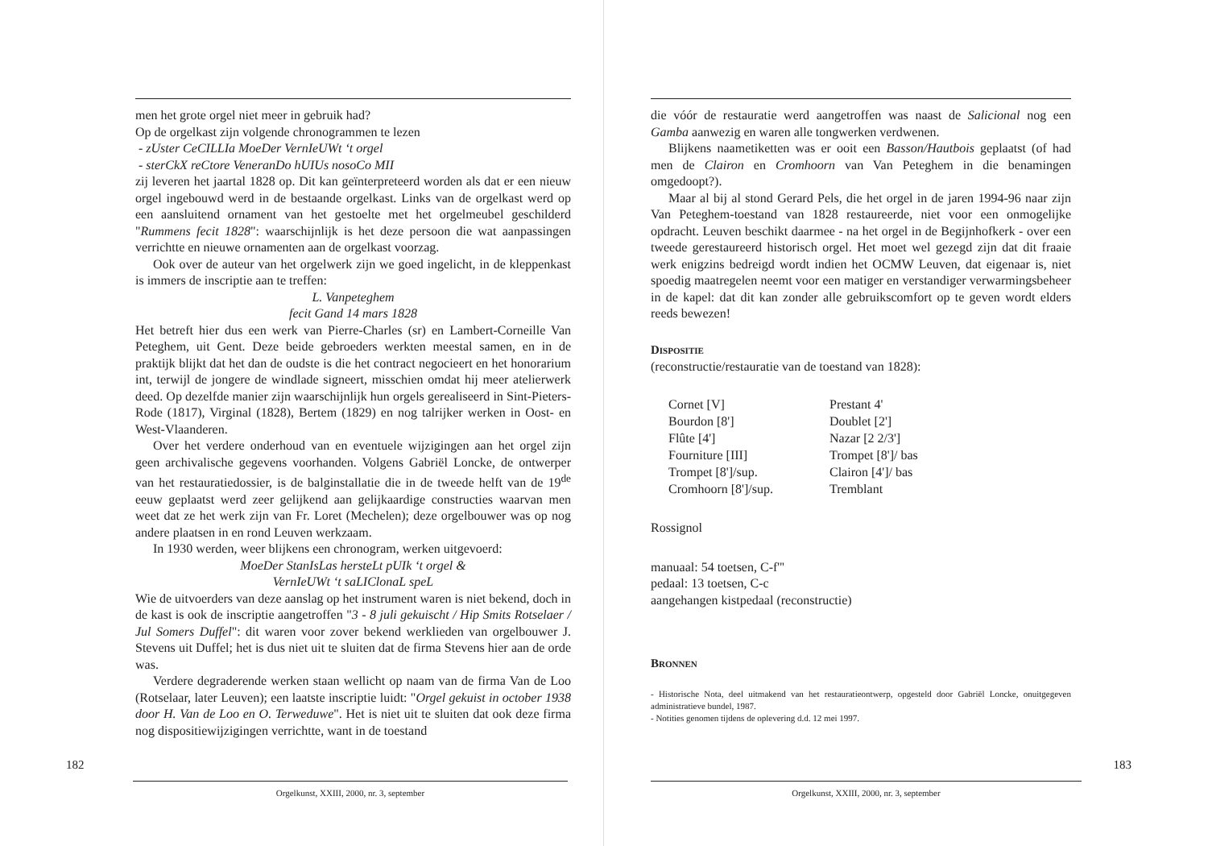men het grote orgel niet meer in gebruik had?
Op de orgelkast zijn volgende chronogrammen te lezen
- zUster CeCILLIa MoeDer VernIeUWt ‘t orgel
- sterCkX reCtore VeneranDo hUIUs nosoCo MII
zij leveren het jaartal 1828 op. Dit kan geïnterpreteerd worden als dat er een nieuw orgel ingebouwd werd in de bestaande orgelkast. Links van de orgelkast werd op een aansluitend ornament van het gestoelte met het orgelmeubel geschilderd "Rummens fecit 1828": waarschijnlijk is het deze persoon die wat aanpassingen verrichtte en nieuwe ornamenten aan de orgelkast voorzag.
Ook over de auteur van het orgelwerk zijn we goed ingelicht, in de kleppenkast is immers de inscriptie aan te treffen:
L. Vanpeteghem
fecit Gand 14 mars 1828
Het betreft hier dus een werk van Pierre-Charles (sr) en Lambert-Corneille Van Peteghem, uit Gent. Deze beide gebroeders werkten meestal samen, en in de praktijk blijkt dat het dan de oudste is die het contract negocieert en het honorarium int, terwijl de jongere de windlade signeert, misschien omdat hij meer atelierwerk deed. Op dezelfde manier zijn waarschijnlijk hun orgels gerealiseerd in Sint-Pieters-Rode (1817), Virginal (1828), Bertem (1829) en nog talrijker werken in Oost- en West-Vlaanderen.
Over het verdere onderhoud van en eventuele wijzigingen aan het orgel zijn geen archivalische gegevens voorhanden. Volgens Gabriël Loncke, de ontwerper van het restauratiedossier, is de balginstallatie die in de tweede helft van de 19<sup>de</sup> eeuw geplaatst werd zeer gelijkend aan gelijkaardige constructies waarvan men weet dat ze het werk zijn van Fr. Loret (Mechelen); deze orgelbouwer was op nog andere plaatsen in en rond Leuven werkzaam.
In 1930 werden, weer blijkens een chronogram, werken uitgevoerd:
MoeDer StanIsLas hersteLt pUIk ‘t orgel &
VernIeUWt ‘t saLIClonaL speL
Wie de uitvoerders van deze aanslag op het instrument waren is niet bekend, doch in de kast is ook de inscriptie aangetroffen "3 - 8 juli gekuischt / Hip Smits Rotselaer / Jul Somers Duffel": dit waren voor zover bekend werklieden van orgelbouwer J. Stevens uit Duffel; het is dus niet uit te sluiten dat de firma Stevens hier aan de orde was.
Verdere degraderende werken staan wellicht op naam van de firma Van de Loo (Rotselaar, later Leuven); een laatste inscriptie luidt: "Orgel gekuist in october 1938 door H. Van de Loo en O. Terweduwe". Het is niet uit te sluiten dat ook deze firma nog dispositiewijzigingen verrichtte, want in de toestand
182
Orgelkunst, XXIII, 2000, nr. 3, september
die vóór de restauratie werd aangetroffen was naast de Salicional nog een Gamba aanwezig en waren alle tongwerken verdwenen.
Blijkens naametiketten was er ooit een Basson/Hautbois geplaatst (of had men de Clairon en Cromhoorn van Van Peteghem in die benamingen omgedoopt?).
Maar al bij al stond Gerard Pels, die het orgel in de jaren 1994-96 naar zijn Van Peteghem-toestand van 1828 restaureerde, niet voor een onmogelijke opdracht. Leuven beschikt daarmee - na het orgel in de Begijnhofkerk - over een tweede gerestaureerd historisch orgel. Het moet wel gezegd zijn dat dit fraaie werk enigzins bedreigd wordt indien het OCMW Leuven, dat eigenaar is, niet spoedig maatregelen neemt voor een matiger en verstandiger verwarmingsbeheer in de kapel: dat dit kan zonder alle gebruikscomfort op te geven wordt elders reeds bewezen!
Dispositie
(reconstructie/restauratie van de toestand van 1828):
Cornet [V]
Bourdon [8']
Flûte [4']
Fourniture [III]
Trompet [8']/sup.
Cromhoorn [8']/sup.
Prestant 4'
Doublet [2']
Nazar [2 2/3']
Trompet [8']/ bas
Clairon [4']/ bas
Tremblant
Rossignol
manuaal: 54 toetsen, C-f'''
pedaal: 13 toetsen, C-c
aangehangen kistpedaal (reconstructie)
Bronnen
- Historische Nota, deel uitmakend van het restauratieontwerp, opgesteld door Gabriël Loncke, onuitgegeven administratieve bundel, 1987.
- Notities genomen tijdens de oplevering d.d. 12 mei 1997.
183
Orgelkunst, XXIII, 2000, nr. 3, september